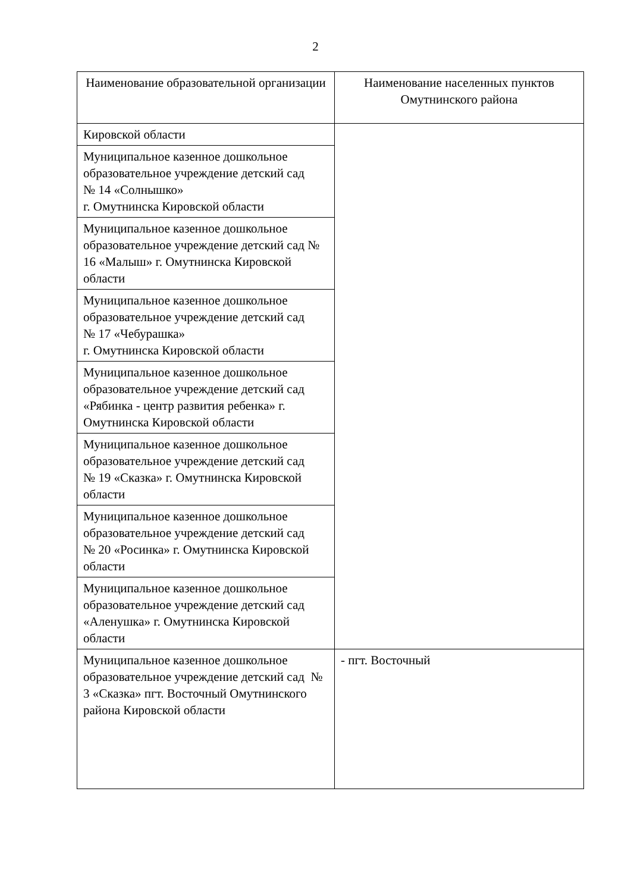2
| Наименование образовательной организации | Наименование населенных пунктов Омутнинского района |
| --- | --- |
| Кировской области | |
| Муниципальное казенное дошкольное образовательное учреждение детский сад № 14 «Солнышко» г. Омутнинска Кировской области | |
| Муниципальное казенное дошкольное образовательное учреждение детский сад № 16 «Малыш» г. Омутнинска Кировской области | |
| Муниципальное казенное дошкольное образовательное учреждение детский сад № 17 «Чебурашка» г. Омутнинска Кировской области | |
| Муниципальное казенное дошкольное образовательное учреждение детский сад «Рябинка - центр развития ребенка» г. Омутнинска Кировской области | |
| Муниципальное казенное дошкольное образовательное учреждение детский сад № 19 «Сказка» г. Омутнинска Кировской области | |
| Муниципальное казенное дошкольное образовательное учреждение детский сад № 20 «Росинка» г. Омутнинска Кировской области | |
| Муниципальное казенное дошкольное образовательное учреждение детский сад «Аленушка» г. Омутнинска Кировской области | |
| Муниципальное казенное дошкольное образовательное учреждение детский сад № 3 «Сказка» пгт. Восточный Омутнинского района Кировской области | - пгт. Восточный |